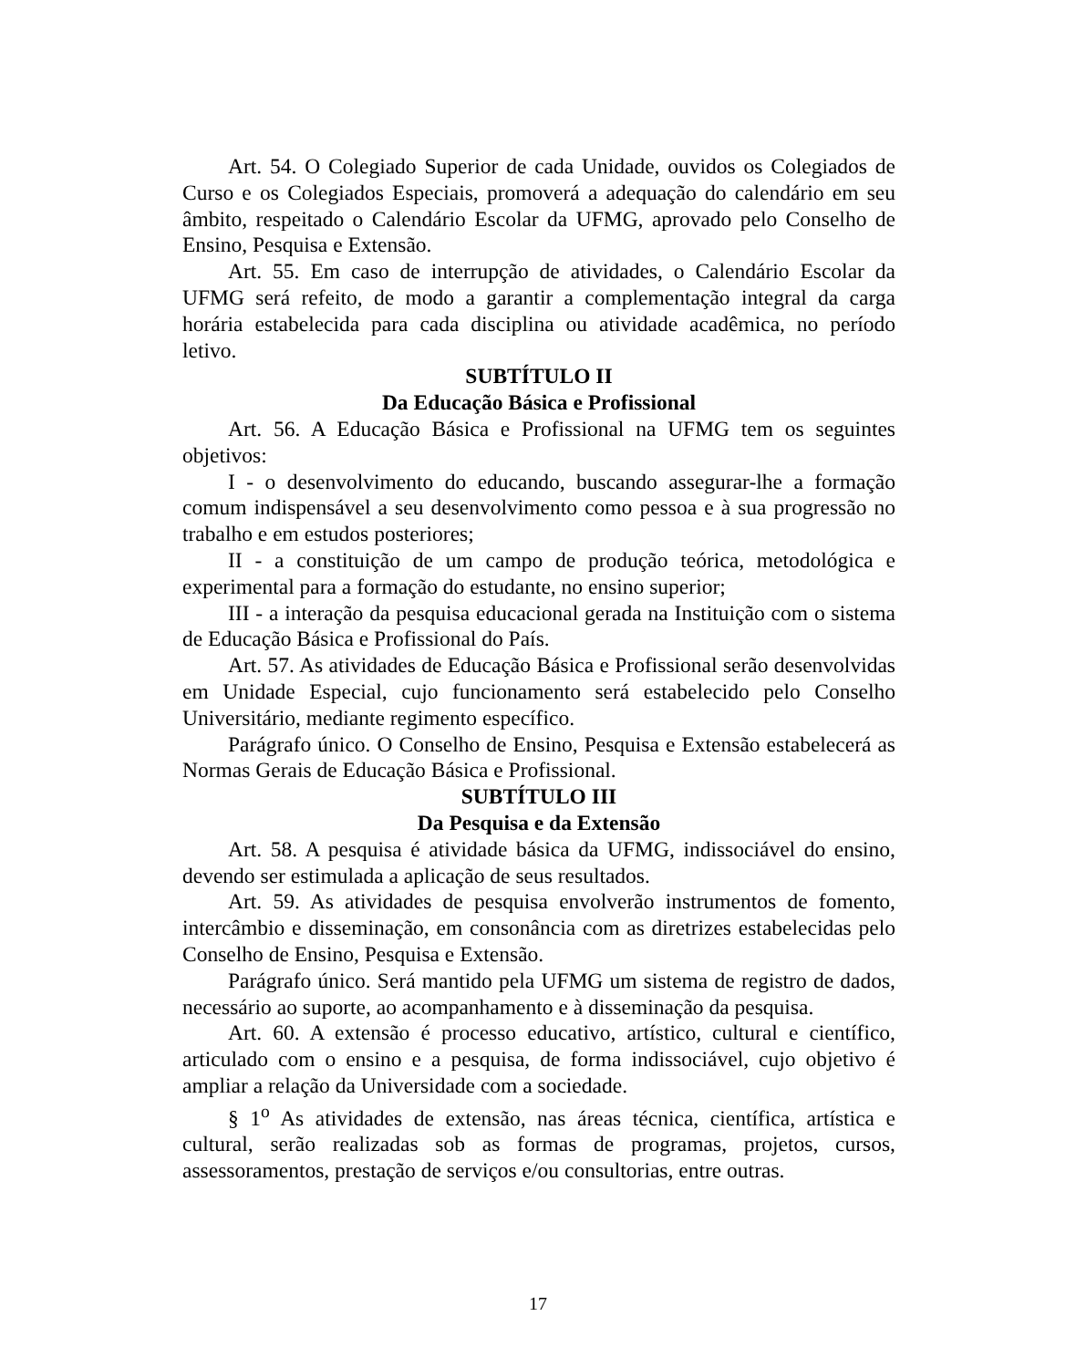Art. 54. O Colegiado Superior de cada Unidade, ouvidos os Colegiados de Curso e os Colegiados Especiais, promoverá a adequação do calendário em seu âmbito, respeitado o Calendário Escolar da UFMG, aprovado pelo Conselho de Ensino, Pesquisa e Extensão.
Art. 55. Em caso de interrupção de atividades, o Calendário Escolar da UFMG será refeito, de modo a garantir a complementação integral da carga horária estabelecida para cada disciplina ou atividade acadêmica, no período letivo.
SUBTÍTULO II
Da Educação Básica e Profissional
Art. 56. A Educação Básica e Profissional na UFMG tem os seguintes objetivos:
I - o desenvolvimento do educando, buscando assegurar-lhe a formação comum indispensável a seu desenvolvimento como pessoa e à sua progressão no trabalho e em estudos posteriores;
II - a constituição de um campo de produção teórica, metodológica e experimental para a formação do estudante, no ensino superior;
III - a interação da pesquisa educacional gerada na Instituição com o sistema de Educação Básica e Profissional do País.
Art. 57. As atividades de Educação Básica e Profissional serão desenvolvidas em Unidade Especial, cujo funcionamento será estabelecido pelo Conselho Universitário, mediante regimento específico.
Parágrafo único. O Conselho de Ensino, Pesquisa e Extensão estabelecerá as Normas Gerais de Educação Básica e Profissional.
SUBTÍTULO III
Da Pesquisa e da Extensão
Art. 58. A pesquisa é atividade básica da UFMG, indissociável do ensino, devendo ser estimulada a aplicação de seus resultados.
Art. 59. As atividades de pesquisa envolverão instrumentos de fomento, intercâmbio e disseminação, em consonância com as diretrizes estabelecidas pelo Conselho de Ensino, Pesquisa e Extensão.
Parágrafo único. Será mantido pela UFMG um sistema de registro de dados, necessário ao suporte, ao acompanhamento e à disseminação da pesquisa.
Art. 60. A extensão é processo educativo, artístico, cultural e científico, articulado com o ensino e a pesquisa, de forma indissociável, cujo objetivo é ampliar a relação da Universidade com a sociedade.
§ 1<sup>o</sup> As atividades de extensão, nas áreas técnica, científica, artística e cultural, serão realizadas sob as formas de programas, projetos, cursos, assessoramentos, prestação de serviços e/ou consultorias, entre outras.
17